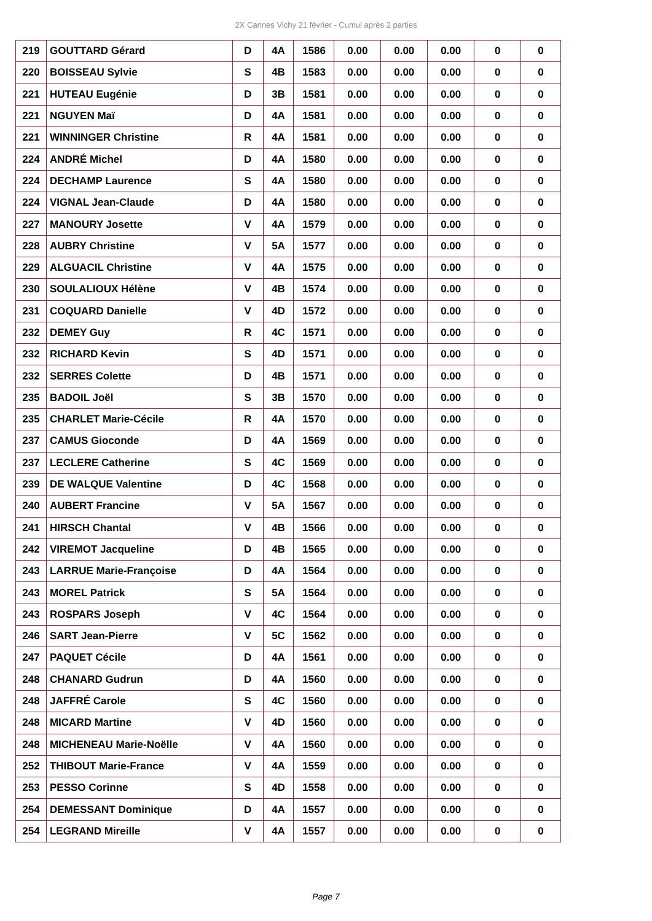2X Cannes Vichy 21 février - Cumul après 2 parties
| 219 | GOUTTARD Gérard | D | 4A | 1586 | 0.00 | 0.00 | 0.00 | 0 | 0 |
| 220 | BOISSEAU Sylvie | S | 4B | 1583 | 0.00 | 0.00 | 0.00 | 0 | 0 |
| 221 | HUTEAU Eugénie | D | 3B | 1581 | 0.00 | 0.00 | 0.00 | 0 | 0 |
| 221 | NGUYEN Maï | D | 4A | 1581 | 0.00 | 0.00 | 0.00 | 0 | 0 |
| 221 | WINNINGER Christine | R | 4A | 1581 | 0.00 | 0.00 | 0.00 | 0 | 0 |
| 224 | ANDRÉ Michel | D | 4A | 1580 | 0.00 | 0.00 | 0.00 | 0 | 0 |
| 224 | DECHAMP Laurence | S | 4A | 1580 | 0.00 | 0.00 | 0.00 | 0 | 0 |
| 224 | VIGNAL Jean-Claude | D | 4A | 1580 | 0.00 | 0.00 | 0.00 | 0 | 0 |
| 227 | MANOURY Josette | V | 4A | 1579 | 0.00 | 0.00 | 0.00 | 0 | 0 |
| 228 | AUBRY Christine | V | 5A | 1577 | 0.00 | 0.00 | 0.00 | 0 | 0 |
| 229 | ALGUACIL Christine | V | 4A | 1575 | 0.00 | 0.00 | 0.00 | 0 | 0 |
| 230 | SOULALIOUX Hélène | V | 4B | 1574 | 0.00 | 0.00 | 0.00 | 0 | 0 |
| 231 | COQUARD Danielle | V | 4D | 1572 | 0.00 | 0.00 | 0.00 | 0 | 0 |
| 232 | DEMEY Guy | R | 4C | 1571 | 0.00 | 0.00 | 0.00 | 0 | 0 |
| 232 | RICHARD Kevin | S | 4D | 1571 | 0.00 | 0.00 | 0.00 | 0 | 0 |
| 232 | SERRES Colette | D | 4B | 1571 | 0.00 | 0.00 | 0.00 | 0 | 0 |
| 235 | BADOIL Joël | S | 3B | 1570 | 0.00 | 0.00 | 0.00 | 0 | 0 |
| 235 | CHARLET Marie-Cécile | R | 4A | 1570 | 0.00 | 0.00 | 0.00 | 0 | 0 |
| 237 | CAMUS Gioconde | D | 4A | 1569 | 0.00 | 0.00 | 0.00 | 0 | 0 |
| 237 | LECLERE Catherine | S | 4C | 1569 | 0.00 | 0.00 | 0.00 | 0 | 0 |
| 239 | DE WALQUE Valentine | D | 4C | 1568 | 0.00 | 0.00 | 0.00 | 0 | 0 |
| 240 | AUBERT Francine | V | 5A | 1567 | 0.00 | 0.00 | 0.00 | 0 | 0 |
| 241 | HIRSCH Chantal | V | 4B | 1566 | 0.00 | 0.00 | 0.00 | 0 | 0 |
| 242 | VIREMOT Jacqueline | D | 4B | 1565 | 0.00 | 0.00 | 0.00 | 0 | 0 |
| 243 | LARRUE Marie-Françoise | D | 4A | 1564 | 0.00 | 0.00 | 0.00 | 0 | 0 |
| 243 | MOREL Patrick | S | 5A | 1564 | 0.00 | 0.00 | 0.00 | 0 | 0 |
| 243 | ROSPARS Joseph | V | 4C | 1564 | 0.00 | 0.00 | 0.00 | 0 | 0 |
| 246 | SART Jean-Pierre | V | 5C | 1562 | 0.00 | 0.00 | 0.00 | 0 | 0 |
| 247 | PAQUET Cécile | D | 4A | 1561 | 0.00 | 0.00 | 0.00 | 0 | 0 |
| 248 | CHANARD Gudrun | D | 4A | 1560 | 0.00 | 0.00 | 0.00 | 0 | 0 |
| 248 | JAFFRÉ Carole | S | 4C | 1560 | 0.00 | 0.00 | 0.00 | 0 | 0 |
| 248 | MICARD Martine | V | 4D | 1560 | 0.00 | 0.00 | 0.00 | 0 | 0 |
| 248 | MICHENEAU Marie-Noëlle | V | 4A | 1560 | 0.00 | 0.00 | 0.00 | 0 | 0 |
| 252 | THIBOUT Marie-France | V | 4A | 1559 | 0.00 | 0.00 | 0.00 | 0 | 0 |
| 253 | PESSO Corinne | S | 4D | 1558 | 0.00 | 0.00 | 0.00 | 0 | 0 |
| 254 | DEMESSANT Dominique | D | 4A | 1557 | 0.00 | 0.00 | 0.00 | 0 | 0 |
| 254 | LEGRAND Mireille | V | 4A | 1557 | 0.00 | 0.00 | 0.00 | 0 | 0 |
Page 7